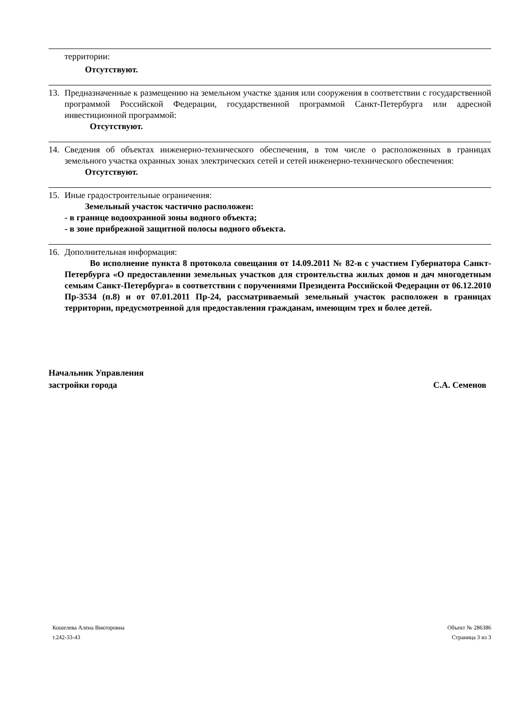территории:
Отсутствуют.
13. Предназначенные к размещению на земельном участке здания или сооружения в соответствии с государственной программой Российской Федерации, государственной программой Санкт-Петербурга или адресной инвестиционной программой:
Отсутствуют.
14. Сведения об объектах инженерно-технического обеспечения, в том числе о расположенных в границах земельного участка охранных зонах электрических сетей и сетей инженерно-технического обеспечения:
Отсутствуют.
15. Иные градостроительные ограничения:
Земельный участок частично расположен:
- в границе водоохранной зоны водного объекта;
- в зоне прибрежной защитной полосы водного объекта.
16. Дополнительная информация:
Во исполнение пункта 8 протокола совещания от 14.09.2011 № 82-в с участием Губернатора Санкт-Петербурга «О предоставлении земельных участков для строительства жилых домов и дач многодетным семьям Санкт-Петербурга» в соответствии с поручениями Президента Российской Федерации от 06.12.2010 Пр-3534 (п.8) и от 07.01.2011 Пр-24, рассматриваемый земельный участок расположен в границах территории, предусмотренной для предоставления гражданам, имеющим трех и более детей.
Начальник Управления
застройки города
С.А. Семенов
Кошелева Алена Викторовна
т.242-33-43
Объект № 286386
Страница 3 из 3